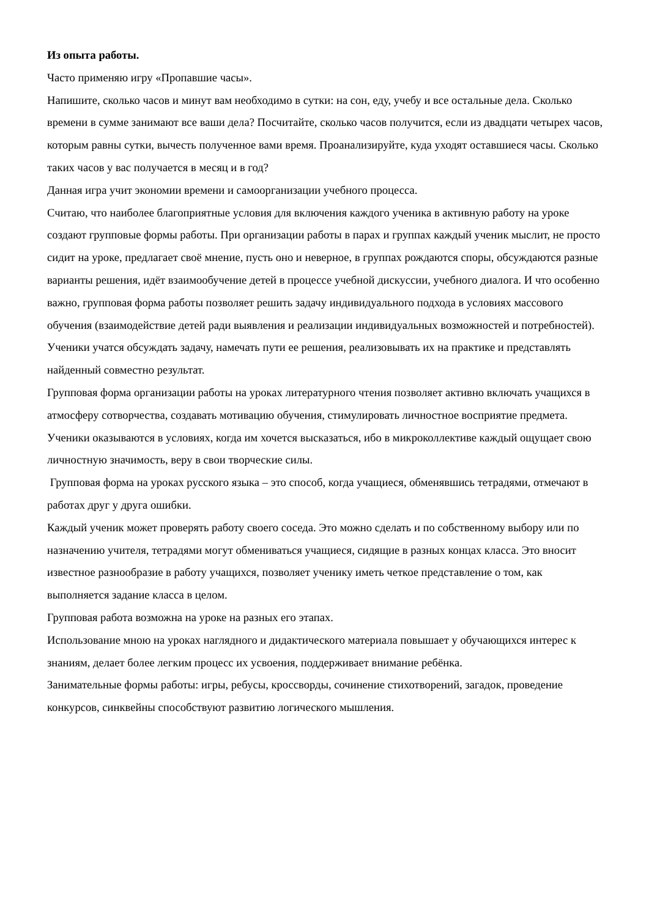Из опыта работы.
Часто применяю игру «Пропавшие часы».
Напишите, сколько часов и минут вам необходимо в сутки: на сон, еду, учебу и все остальные дела. Сколько времени в сумме занимают все ваши дела? Посчитайте, сколько часов получится, если из двадцати четырех часов, которым равны сутки, вычесть полученное вами время. Проанализируйте, куда уходят оставшиеся часы. Сколько таких часов у вас получается в месяц и в год?
Данная игра учит экономии времени и самоорганизации учебного процесса.
Считаю, что наиболее благоприятные условия для включения каждого ученика в активную работу на уроке создают групповые формы работы. При организации работы в парах и группах каждый ученик мыслит, не просто сидит на уроке, предлагает своё мнение, пусть оно и неверное, в группах рождаются споры, обсуждаются разные варианты решения, идёт взаимообучение детей в процессе учебной дискуссии, учебного диалога. И что особенно важно, групповая форма работы позволяет решить задачу индивидуального подхода в условиях массового обучения (взаимодействие детей ради выявления и реализации индивидуальных возможностей и потребностей). Ученики учатся обсуждать задачу, намечать пути ее решения, реализовывать их на практике и представлять найденный совместно результат.
Групповая форма организации работы на уроках литературного чтения позволяет активно включать учащихся в атмосферу сотворчества, создавать мотивацию обучения, стимулировать личностное восприятие предмета. Ученики оказываются в условиях, когда им хочется высказаться, ибо в микроколлективе каждый ощущает свою личностную значимость, веру в свои творческие силы.
Групповая форма на уроках русского языка – это способ, когда учащиеся, обменявшись тетрадями, отмечают в работах друг у друга ошибки.
Каждый ученик может проверять работу своего соседа. Это можно сделать и по собственному выбору или по назначению учителя, тетрадями могут обмениваться учащиеся, сидящие в разных концах класса. Это вносит известное разнообразие в работу учащихся, позволяет ученику иметь четкое представление о том, как выполняется задание класса в целом.
Групповая работа возможна на уроке на разных его этапах.
Использование мною на уроках наглядного и дидактического материала повышает у обучающихся интерес к знаниям, делает более легким процесс их усвоения, поддерживает внимание ребёнка.
Занимательные формы работы: игры, ребусы, кроссворды, сочинение стихотворений, загадок, проведение конкурсов, синквейны способствуют развитию логического мышления.